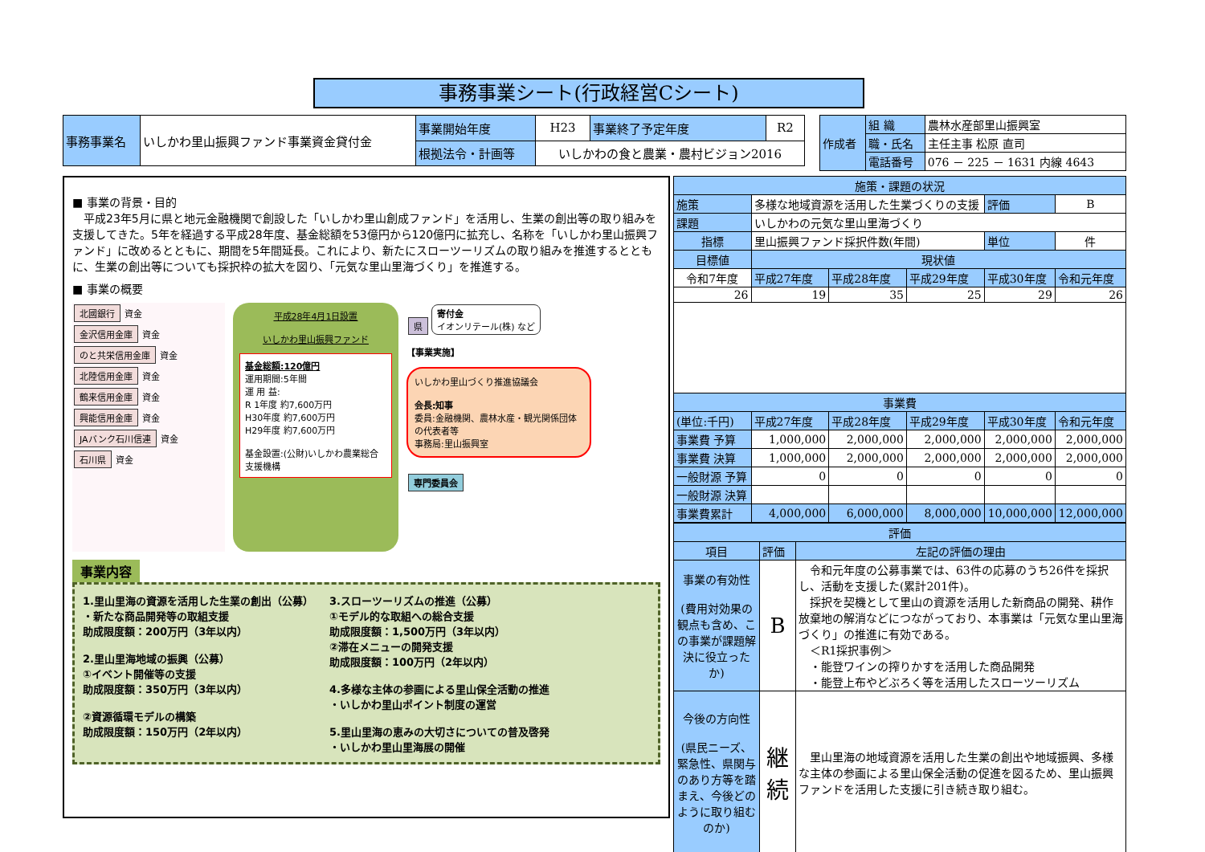事務事業シート(行政経営Cシート)
| 事務事業名 | いしかわ里山振興ファンド事業資金貸付金 | 事業開始年度 | H23 | 事業終了予定年度 | R2 |
| | | 根拠法令・計画等 | いしかわの食と農業・農村ビジョン2016 | | |
| 作成者 | 組 織 | 農林水産部里山振興室 |
| | 職・氏名 | 主任主事 松原 直司 |
| | 電話番号 | 076 － 225 － 1631 内線 4643 |
■ 事業の背景・目的
　平成23年5月に県と地元金融機関で創設した「いしかわ里山創成ファンド」を活用し、生業の創出等の取り組みを支援してきた。5年を経過する平成28年度、基金総額を53億円から120億円に拡充し、名称を「いしかわ里山振興ファンド」に改めるとともに、期間を5年間延長。これにより、新たにスローツーリズムの取り組みを推進するとともに、生業の創出等についても採択枠の拡大を図り、「元気な里山里海づくり」を推進する。
■ 事業の概要
北國銀行
資金
金沢信用金庫
資金
のと共栄信用金庫
資金
北陸信用金庫
資金
鶴来信用金庫
資金
興能信用金庫
資金
JAバンク石川信連
資金
石川県
資金
平成28年4月1日設置
いしかわ里山振興ファンド
基金総額:120億円
運用期間:5年間
運 用 益:
R 1年度 約7,600万円
H30年度 約7,600万円
H29年度 約7,600万円
基金設置:(公財)いしかわ農業総合支援機構
県
寄付金
イオンリテール(株) など
【事業実施】
いしかわ里山づくり推進協議会
会長:知事
委員:金融機関、農林水産・観光関係団体の代表者等
事務局:里山振興室
専門委員会
事業内容
1.里山里海の資源を活用した生業の創出（公募）
・新たな商品開発等の取組支援
助成限度額：200万円（3年以内）
2.里山里海地域の振興（公募）
①イベント開催等の支援
助成限度額：350万円（3年以内）
②資源循環モデルの構築
助成限度額：150万円（2年以内）
3.スローツーリズムの推進（公募）
①モデル的な取組への総合支援
助成限度額：1,500万円（3年以内）
②滞在メニューの開発支援
助成限度額：100万円（2年以内）
4.多様な主体の参画による里山保全活動の推進
・いしかわ里山ポイント制度の運営
5.里山里海の恵みの大切さについての普及啓発
・いしかわ里山里海展の開催
| 施策・課題の状況 | | | | | |
| 施策 | 多様な地域資源を活用した生業づくりの支援 | | | 評価 | B |
| 課題 | いしかわの元気な里山里海づくり | | | | |
| 指標 | 里山振興ファンド採択件数(年間) | | | 単位 | 件 |
| 目標値 | 現状値 | | | | |
| 令和7年度 | 平成27年度 | 平成28年度 | 平成29年度 | 平成30年度 | 令和元年度 |
| 26 | 19 | 35 | 25 | 29 | 26 |
| 事業費 | | | | | |
| (単位:千円) | 平成27年度 | 平成28年度 | 平成29年度 | 平成30年度 | 令和元年度 |
| 事業費 予算 | 1,000,000 | 2,000,000 | 2,000,000 | 2,000,000 | 2,000,000 |
| 事業費 決算 | 1,000,000 | 2,000,000 | 2,000,000 | 2,000,000 | 2,000,000 |
| 一般財源 予算 | 0 | 0 | 0 | 0 | 0 |
| 一般財源 決算 | | | | | |
| 事業費累計 | 4,000,000 | 6,000,000 | 8,000,000 | 10,000,000 | 12,000,000 |
| 評価 | | |
| 項目 | 評価 | 左記の評価の理由 |
| 事業の有効性 (費用対効果の観点も含め、この事業が課題解決に役立ったか) | B | 令和元年度の公募事業では、63件の応募のうち26件を採択し、活動を支援した(累計201件)。 採択を契機として里山の資源を活用した新商品の開発、耕作放棄地の解消などにつながっており、本事業は「元気な里山里海づくり」の推進に有効である。 ＜R1採択事例＞ ・能登ワインの搾りかすを活用した商品開発 ・能登上布やどぶろく等を活用したスローツーリズム |
| 今後の方向性 (県民ニーズ、緊急性、県関与のあり方等を踏まえ、今後どのように取り組むのか) | 継続 | 里山里海の地域資源を活用した生業の創出や地域振興、多様な主体の参画による里山保全活動の促進を図るため、里山振興ファンドを活用した支援に引き続き取り組む。 |